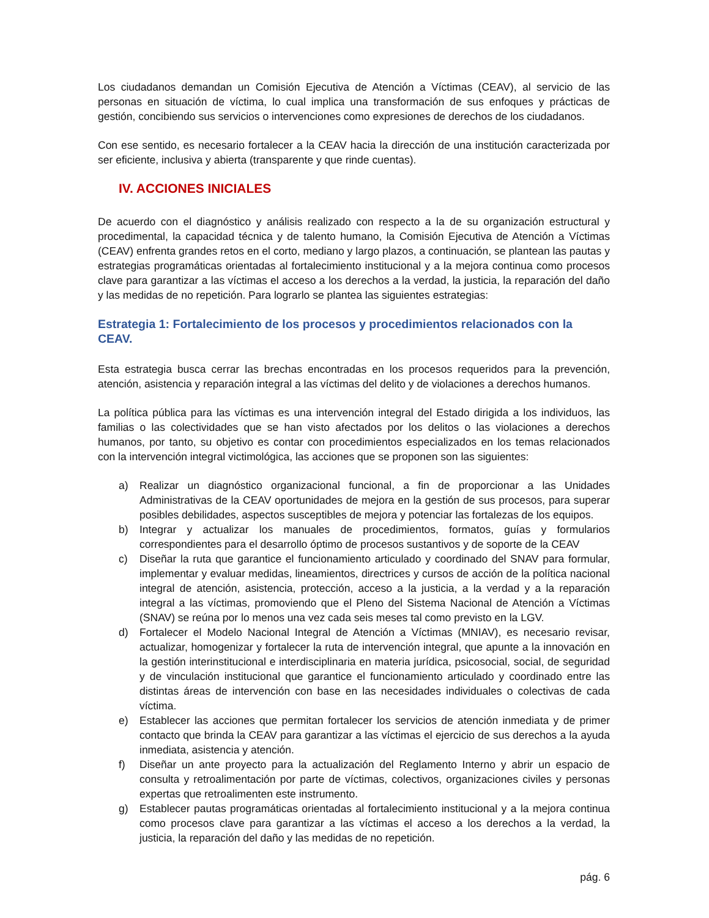Los ciudadanos demandan un Comisión Ejecutiva de Atención a Víctimas (CEAV), al servicio de las personas en situación de víctima, lo cual implica una transformación de sus enfoques y prácticas de gestión, concibiendo sus servicios o intervenciones como expresiones de derechos de los ciudadanos.
Con ese sentido, es necesario fortalecer a la CEAV hacia la dirección de una institución caracterizada por ser eficiente, inclusiva y abierta (transparente y que rinde cuentas).
IV. ACCIONES INICIALES
De acuerdo con el diagnóstico y análisis realizado con respecto a la de su organización estructural y procedimental, la capacidad técnica y de talento humano, la Comisión Ejecutiva de Atención a Víctimas (CEAV) enfrenta grandes retos en el corto, mediano y largo plazos, a continuación, se plantean las pautas y estrategias programáticas orientadas al fortalecimiento institucional y a la mejora continua como procesos clave para garantizar a las víctimas el acceso a los derechos a la verdad, la justicia, la reparación del daño y las medidas de no repetición. Para lograrlo se plantea las siguientes estrategias:
Estrategia 1: Fortalecimiento de los procesos y procedimientos relacionados con la CEAV.
Esta estrategia busca cerrar las brechas encontradas en los procesos requeridos para la prevención, atención, asistencia y reparación integral a las víctimas del delito y de violaciones a derechos humanos.
La política pública para las víctimas es una intervención integral del Estado dirigida a los individuos, las familias o las colectividades que se han visto afectados por los delitos o las violaciones a derechos humanos, por tanto, su objetivo es contar con procedimientos especializados en los temas relacionados con la intervención integral victimológica, las acciones que se proponen son las siguientes:
a) Realizar un diagnóstico organizacional funcional, a fin de proporcionar a las Unidades Administrativas de la CEAV oportunidades de mejora en la gestión de sus procesos, para superar posibles debilidades, aspectos susceptibles de mejora y potenciar las fortalezas de los equipos.
b) Integrar y actualizar los manuales de procedimientos, formatos, guías y formularios correspondientes para el desarrollo óptimo de procesos sustantivos y de soporte de la CEAV
c) Diseñar la ruta que garantice el funcionamiento articulado y coordinado del SNAV para formular, implementar y evaluar medidas, lineamientos, directrices y cursos de acción de la política nacional integral de atención, asistencia, protección, acceso a la justicia, a la verdad y a la reparación integral a las víctimas, promoviendo que el Pleno del Sistema Nacional de Atención a Víctimas (SNAV) se reúna por lo menos una vez cada seis meses tal como previsto en la LGV.
d) Fortalecer el Modelo Nacional Integral de Atención a Víctimas (MNIAV), es necesario revisar, actualizar, homogenizar y fortalecer la ruta de intervención integral, que apunte a la innovación en la gestión interinstitucional e interdisciplinaria en materia jurídica, psicosocial, social, de seguridad y de vinculación institucional que garantice el funcionamiento articulado y coordinado entre las distintas áreas de intervención con base en las necesidades individuales o colectivas de cada víctima.
e) Establecer las acciones que permitan fortalecer los servicios de atención inmediata y de primer contacto que brinda la CEAV para garantizar a las víctimas el ejercicio de sus derechos a la ayuda inmediata, asistencia y atención.
f) Diseñar un ante proyecto para la actualización del Reglamento Interno y abrir un espacio de consulta y retroalimentación por parte de víctimas, colectivos, organizaciones civiles y personas expertas que retroalimenten este instrumento.
g) Establecer pautas programáticas orientadas al fortalecimiento institucional y a la mejora continua como procesos clave para garantizar a las víctimas el acceso a los derechos a la verdad, la justicia, la reparación del daño y las medidas de no repetición.
pág. 6